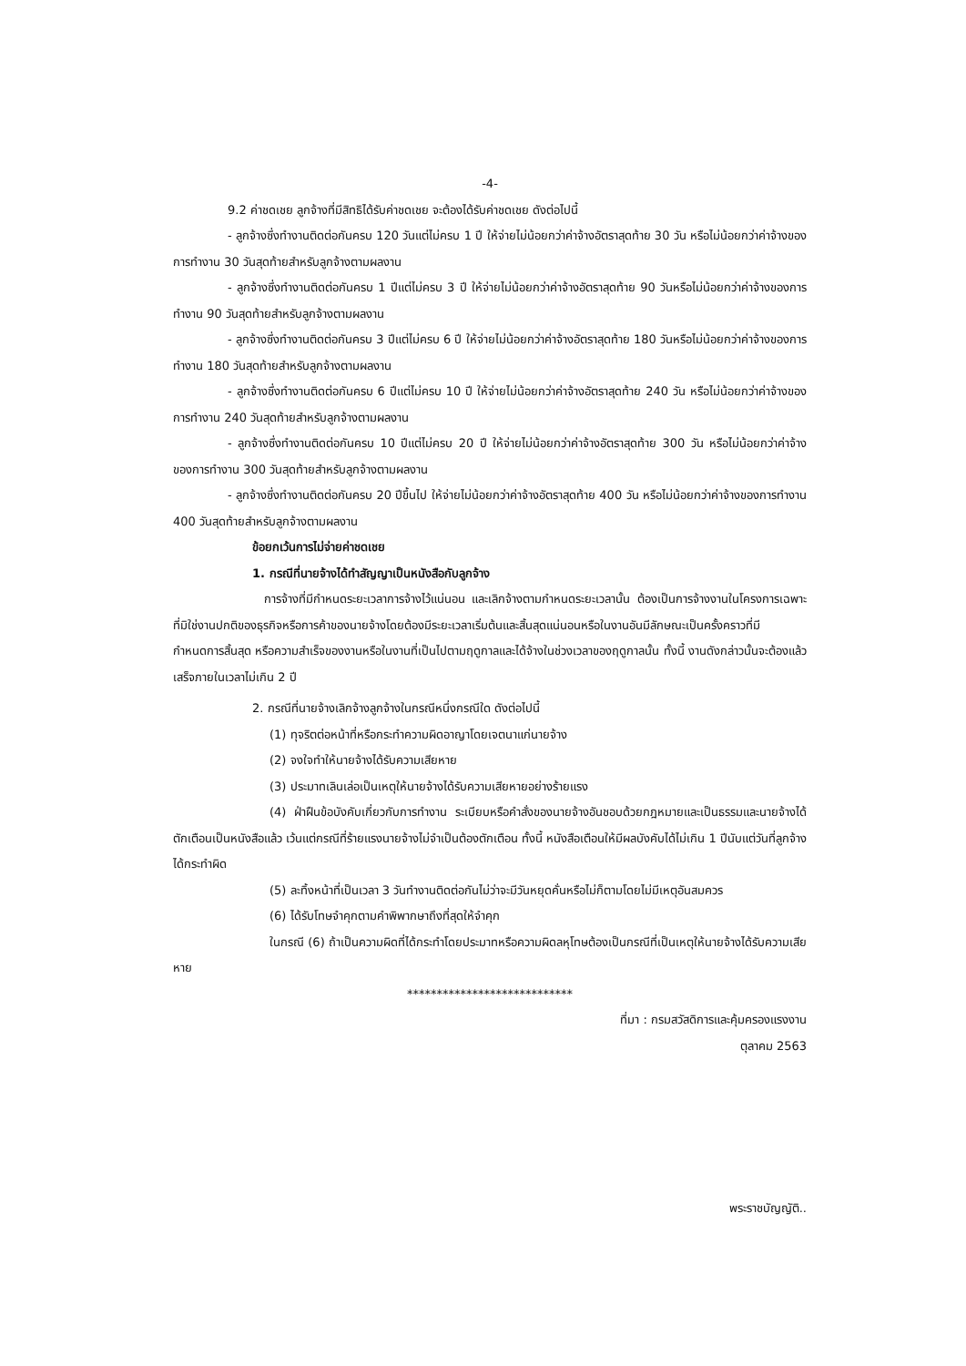-4-
9.2 ค่าชดเชย ลูกจ้างที่มีสิทธิได้รับค่าชดเชย จะต้องได้รับค่าชดเชย ดังต่อไปนี้
- ลูกจ้างซึ่งทำงานติดต่อกันครบ 120 วันแต่ไม่ครบ 1 ปี ให้จ่ายไม่น้อยกว่าค่าจ้างอัตราสุดท้าย 30 วัน หรือไม่น้อยกว่าค่าจ้างของการทำงาน 30 วันสุดท้ายสำหรับลูกจ้างตามผลงาน
- ลูกจ้างซึ่งทำงานติดต่อกันครบ 1 ปีแต่ไม่ครบ 3 ปี ให้จ่ายไม่น้อยกว่าค่าจ้างอัตราสุดท้าย 90 วันหรือไม่น้อยกว่าค่าจ้างของการทำงาน 90 วันสุดท้ายสำหรับลูกจ้างตามผลงาน
- ลูกจ้างซึ่งทำงานติดต่อกันครบ 3 ปีแต่ไม่ครบ 6 ปี ให้จ่ายไม่น้อยกว่าค่าจ้างอัตราสุดท้าย 180 วันหรือไม่น้อยกว่าค่าจ้างของการทำงาน 180 วันสุดท้ายสำหรับลูกจ้างตามผลงาน
- ลูกจ้างซึ่งทำงานติดต่อกันครบ 6 ปีแต่ไม่ครบ 10 ปี ให้จ่ายไม่น้อยกว่าค่าจ้างอัตราสุดท้าย 240 วัน หรือไม่น้อยกว่าค่าจ้างของการทำงาน 240 วันสุดท้ายสำหรับลูกจ้างตามผลงาน
- ลูกจ้างซึ่งทำงานติดต่อกันครบ 10 ปีแต่ไม่ครบ 20 ปี ให้จ่ายไม่น้อยกว่าค่าจ้างอัตราสุดท้าย 300 วัน หรือไม่น้อยกว่าค่าจ้างของการทำงาน 300 วันสุดท้ายสำหรับลูกจ้างตามผลงาน
- ลูกจ้างซึ่งทำงานติดต่อกันครบ 20 ปีขึ้นไป ให้จ่ายไม่น้อยกว่าค่าจ้างอัตราสุดท้าย 400 วัน หรือไม่น้อยกว่าค่าจ้างของการทำงาน 400 วันสุดท้ายสำหรับลูกจ้างตามผลงาน
ข้อยกเว้นการไม่จ่ายค่าชดเชย
1. กรณีที่นายจ้างได้ทำสัญญาเป็นหนังสือกับลูกจ้าง
การจ้างที่มีกำหนดระยะเวลาการจ้างไว้แน่นอน และเลิกจ้างตามกำหนดระยะเวลานั้น ต้องเป็นการจ้างงานในโครงการเฉพาะที่มิใช่งานปกติของธุรกิจหรือการค้าของนายจ้างโดยต้องมีระยะเวลาเริ่มต้นและสิ้นสุดแน่นอนหรือในงานอันมีลักษณะเป็นครั้งคราวที่มีกำหนดการสิ้นสุด หรือความสำเร็จของงานหรือในงานที่เป็นไปตามฤดูกาลและได้จ้างในช่วงเวลาของฤดูกาลนั้น ทั้งนี้ งานดังกล่าวนั้นจะต้องแล้วเสร็จภายในเวลาไม่เกิน 2 ปี
2. กรณีที่นายจ้างเลิกจ้างลูกจ้างในกรณีหนึ่งกรณีใด ดังต่อไปนี้
(1) ทุจริตต่อหน้าที่หรือกระทำความผิดอาญาโดยเจตนาแก่นายจ้าง
(2) จงใจทำให้นายจ้างได้รับความเสียหาย
(3) ประมาทเลินเล่อเป็นเหตุให้นายจ้างได้รับความเสียหายอย่างร้ายแรง
(4) ฝ่าฝืนข้อบังคับเกี่ยวกับการทำงาน ระเบียบหรือคำสั่งของนายจ้างอันชอบด้วยกฎหมายและเป็นธรรมและนายจ้างได้ตักเตือนเป็นหนังสือแล้ว เว้นแต่กรณีที่ร้ายแรงนายจ้างไม่จำเป็นต้องตักเตือน ทั้งนี้ หนังสือเตือนให้มีผลบังคับได้ไม่เกิน 1 ปีนับแต่วันที่ลูกจ้างได้กระทำผิด
(5) ละทิ้งหน้าที่เป็นเวลา 3 วันทำงานติดต่อกันไม่ว่าจะมีวันหยุดคั่นหรือไม่ก็ตามโดยไม่มีเหตุอันสมควร
(6) ได้รับโทษจำคุกตามคำพิพากษาถึงที่สุดให้จำคุก
ในกรณี (6) ถ้าเป็นความผิดที่ได้กระทำโดยประมาทหรือความผิดลหุโทษต้องเป็นกรณีที่เป็นเหตุให้นายจ้างได้รับความเสียหาย
****************************
ที่มา : กรมสวัสดิการและคุ้มครองแรงงาน
ตุลาคม 2563
พระราชบัญญัติ..